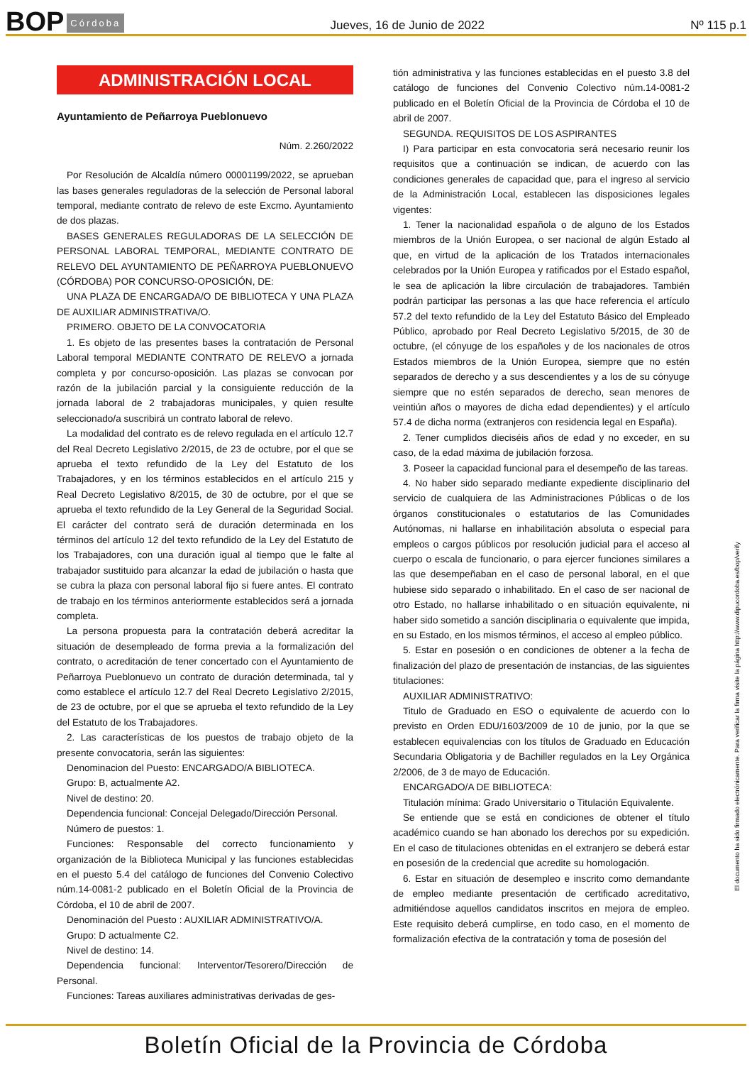BOP Córdoba
Jueves, 16 de Junio de 2022 Nº 115 p.1
ADMINISTRACIÓN LOCAL
Ayuntamiento de Peñarroya Pueblonuevo
Núm. 2.260/2022
Por Resolución de Alcaldía número 00001199/2022, se aprueban las bases generales reguladoras de la selección de Personal laboral temporal, mediante contrato de relevo de este Excmo. Ayuntamiento de dos plazas.
BASES GENERALES REGULADORAS DE LA SELECCIÓN DE PERSONAL LABORAL TEMPORAL, MEDIANTE CONTRATO DE RELEVO DEL AYUNTAMIENTO DE PEÑARROYA PUEBLONUEVO (CÓRDOBA) POR CONCURSO-OPOSICIÓN, DE:
UNA PLAZA DE ENCARGADA/O DE BIBLIOTECA Y UNA PLAZA DE AUXILIAR ADMINISTRATIVA/O.
PRIMERO. OBJETO DE LA CONVOCATORIA
1. Es objeto de las presentes bases la contratación de Personal Laboral temporal MEDIANTE CONTRATO DE RELEVO a jornada completa y por concurso-oposición. Las plazas se convocan por razón de la jubilación parcial y la consiguiente reducción de la jornada laboral de 2 trabajadoras municipales, y quien resulte seleccionado/a suscribirá un contrato laboral de relevo.
La modalidad del contrato es de relevo regulada en el artículo 12.7 del Real Decreto Legislativo 2/2015, de 23 de octubre, por el que se aprueba el texto refundido de la Ley del Estatuto de los Trabajadores, y en los términos establecidos en el artículo 215 y Real Decreto Legislativo 8/2015, de 30 de octubre, por el que se aprueba el texto refundido de la Ley General de la Seguridad Social. El carácter del contrato será de duración determinada en los términos del artículo 12 del texto refundido de la Ley del Estatuto de los Trabajadores, con una duración igual al tiempo que le falte al trabajador sustituido para alcanzar la edad de jubilación o hasta que se cubra la plaza con personal laboral fijo si fuere antes. El contrato de trabajo en los términos anteriormente establecidos será a jornada completa.
La persona propuesta para la contratación deberá acreditar la situación de desempleado de forma previa a la formalización del contrato, o acreditación de tener concertado con el Ayuntamiento de Peñarroya Pueblonuevo un contrato de duración determinada, tal y como establece el artículo 12.7 del Real Decreto Legislativo 2/2015, de 23 de octubre, por el que se aprueba el texto refundido de la Ley del Estatuto de los Trabajadores.
2. Las características de los puestos de trabajo objeto de la presente convocatoria, serán las siguientes:
Denominacion del Puesto: ENCARGADO/A BIBLIOTECA.
Grupo: B, actualmente A2.
Nivel de destino: 20.
Dependencia funcional: Concejal Delegado/Dirección Personal.
Número de puestos: 1.
Funciones: Responsable del correcto funcionamiento y organización de la Biblioteca Municipal y las funciones establecidas en el puesto 5.4 del catálogo de funciones del Convenio Colectivo núm.14-0081-2 publicado en el Boletín Oficial de la Provincia de Córdoba, el 10 de abril de 2007.
Denominación del Puesto : AUXILIAR ADMINISTRATIVO/A.
Grupo: D actualmente C2.
Nivel de destino: 14.
Dependencia funcional: Interventor/Tesorero/Dirección de Personal.
Funciones: Tareas auxiliares administrativas derivadas de ges-
tión administrativa y las funciones establecidas en el puesto 3.8 del catálogo de funciones del Convenio Colectivo núm.14-0081-2 publicado en el Boletín Oficial de la Provincia de Córdoba el 10 de abril de 2007.
SEGUNDA. REQUISITOS DE LOS ASPIRANTES
I) Para participar en esta convocatoria será necesario reunir los requisitos que a continuación se indican, de acuerdo con las condiciones generales de capacidad que, para el ingreso al servicio de la Administración Local, establecen las disposiciones legales vigentes:
1. Tener la nacionalidad española o de alguno de los Estados miembros de la Unión Europea, o ser nacional de algún Estado al que, en virtud de la aplicación de los Tratados internacionales celebrados por la Unión Europea y ratificados por el Estado español, le sea de aplicación la libre circulación de trabajadores. También podrán participar las personas a las que hace referencia el artículo 57.2 del texto refundido de la Ley del Estatuto Básico del Empleado Público, aprobado por Real Decreto Legislativo 5/2015, de 30 de octubre, (el cónyuge de los españoles y de los nacionales de otros Estados miembros de la Unión Europea, siempre que no estén separados de derecho y a sus descendientes y a los de su cónyuge siempre que no estén separados de derecho, sean menores de veintiún años o mayores de dicha edad dependientes) y el artículo 57.4 de dicha norma (extranjeros con residencia legal en España).
2. Tener cumplidos dieciséis años de edad y no exceder, en su caso, de la edad máxima de jubilación forzosa.
3. Poseer la capacidad funcional para el desempeño de las tareas.
4. No haber sido separado mediante expediente disciplinario del servicio de cualquiera de las Administraciones Públicas o de los órganos constitucionales o estatutarios de las Comunidades Autónomas, ni hallarse en inhabilitación absoluta o especial para empleos o cargos públicos por resolución judicial para el acceso al cuerpo o escala de funcionario, o para ejercer funciones similares a las que desempeñaban en el caso de personal laboral, en el que hubiese sido separado o inhabilitado. En el caso de ser nacional de otro Estado, no hallarse inhabilitado o en situación equivalente, ni haber sido sometido a sanción disciplinaria o equivalente que impida, en su Estado, en los mismos términos, el acceso al empleo público.
5. Estar en posesión o en condiciones de obtener a la fecha de finalización del plazo de presentación de instancias, de las siguientes titulaciones:
AUXILIAR ADMINISTRATIVO:
Titulo de Graduado en ESO o equivalente de acuerdo con lo previsto en Orden EDU/1603/2009 de 10 de junio, por la que se establecen equivalencias con los títulos de Graduado en Educación Secundaria Obligatoria y de Bachiller regulados en la Ley Orgánica 2/2006, de 3 de mayo de Educación.
ENCARGADO/A DE BIBLIOTECA:
Titulación mínima: Grado Universitario o Titulación Equivalente.
Se entiende que se está en condiciones de obtener el título académico cuando se han abonado los derechos por su expedición. En el caso de titulaciones obtenidas en el extranjero se deberá estar en posesión de la credencial que acredite su homologación.
6. Estar en situación de desempleo e inscrito como demandante de empleo mediante presentación de certificado acreditativo, admitiéndose aquellos candidatos inscritos en mejora de empleo. Este requisito deberá cumplirse, en todo caso, en el momento de formalización efectiva de la contratación y toma de posesión del
El documento ha sido firmado electrónicamente. Para verificar la firma visite la página http://www.dipucordoba.es/bop/verify
Boletín Oficial de la Provincia de Córdoba